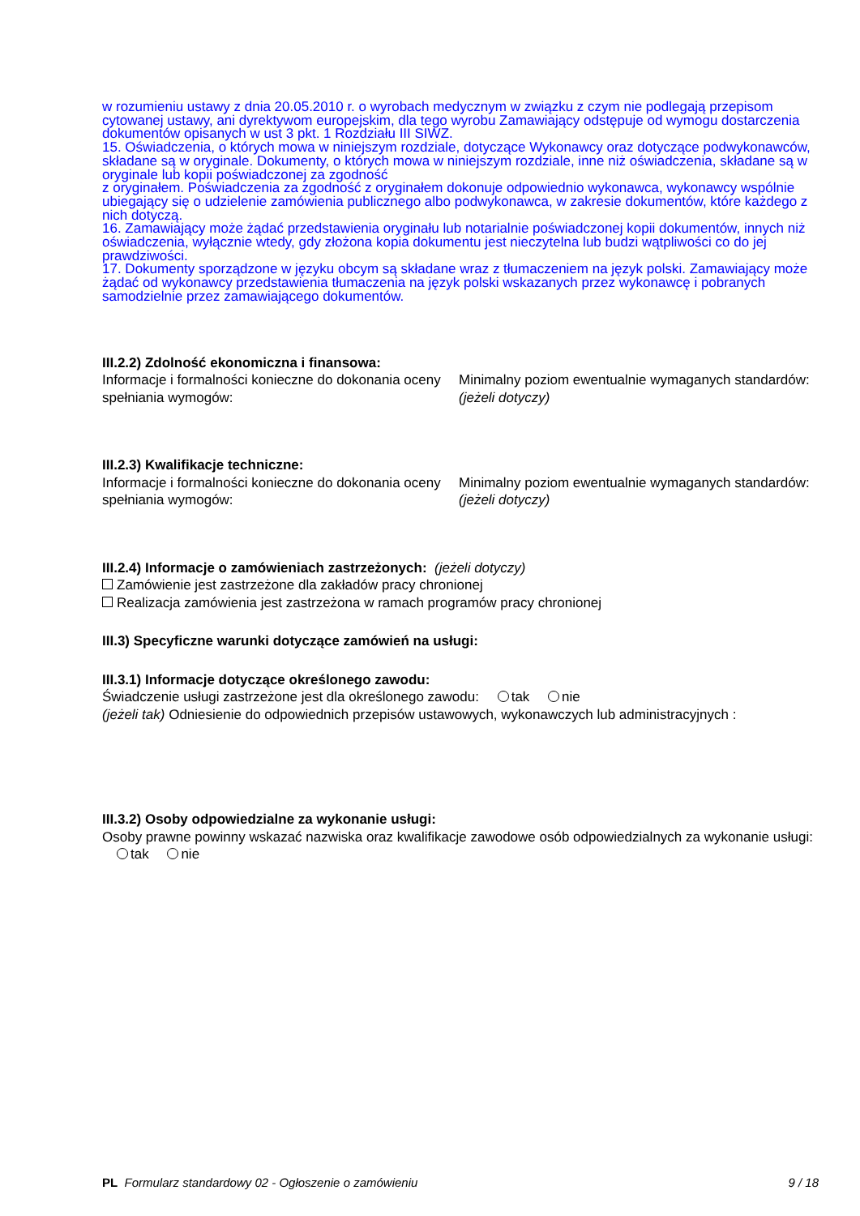w rozumieniu ustawy z dnia 20.05.2010 r. o wyrobach medycznym w związku z czym nie podlegają przepisom cytowanej ustawy, ani dyrektywom europejskim, dla tego wyrobu Zamawiający odstępuje od wymogu dostarczenia dokumentów opisanych w ust 3 pkt. 1 Rozdziału III SIWZ.
15. Oświadczenia, o których mowa w niniejszym rozdziale, dotyczące Wykonawcy oraz dotyczące podwykonawców, składane są w oryginale. Dokumenty, o których mowa w niniejszym rozdziale, inne niż oświadczenia, składane są w oryginale lub kopii poświadczonej za zgodność
z oryginałem. Poświadczenia za zgodność z oryginałem dokonuje odpowiednio wykonawca, wykonawcy wspólnie ubiegający się o udzielenie zamówienia publicznego albo podwykonawca, w zakresie dokumentów, które każdego z nich dotyczą.
16. Zamawiający może żądać przedstawienia oryginału lub notarialnie poświadczonej kopii dokumentów, innych niż oświadczenia, wyłącznie wtedy, gdy złożona kopia dokumentu jest nieczytelna lub budzi wątpliwości co do jej prawdziwości.
17. Dokumenty sporządzone w języku obcym są składane wraz z tłumaczeniem na język polski. Zamawiający może żądać od wykonawcy przedstawienia tłumaczenia na język polski wskazanych przez wykonawcę i pobranych samodzielnie przez zamawiającego dokumentów.
III.2.2) Zdolność ekonomiczna i finansowa:
Informacje i formalności konieczne do dokonania oceny spełniania wymogów:
Minimalny poziom ewentualnie wymaganych standardów: (jeżeli dotyczy)
III.2.3) Kwalifikacje techniczne:
Informacje i formalności konieczne do dokonania oceny spełniania wymogów:
Minimalny poziom ewentualnie wymaganych standardów: (jeżeli dotyczy)
III.2.4) Informacje o zamówieniach zastrzeżonych: (jeżeli dotyczy)
Zamówienie jest zastrzeżone dla zakładów pracy chronionej
Realizacja zamówienia jest zastrzeżona w ramach programów pracy chronionej
III.3) Specyficzne warunki dotyczące zamówień na usługi:
III.3.1) Informacje dotyczące określonego zawodu:
Świadczenie usługi zastrzeżone jest dla określonego zawodu: tak nie
(jeżeli tak) Odniesienie do odpowiednich przepisów ustawowych, wykonawczych lub administracyjnych :
III.3.2) Osoby odpowiedzialne za wykonanie usługi:
Osoby prawne powinny wskazać nazwiska oraz kwalifikacje zawodowe osób odpowiedzialnych za wykonanie usługi: tak nie
PL Formularz standardowy 02 - Ogłoszenie o zamówieniu 9 / 18